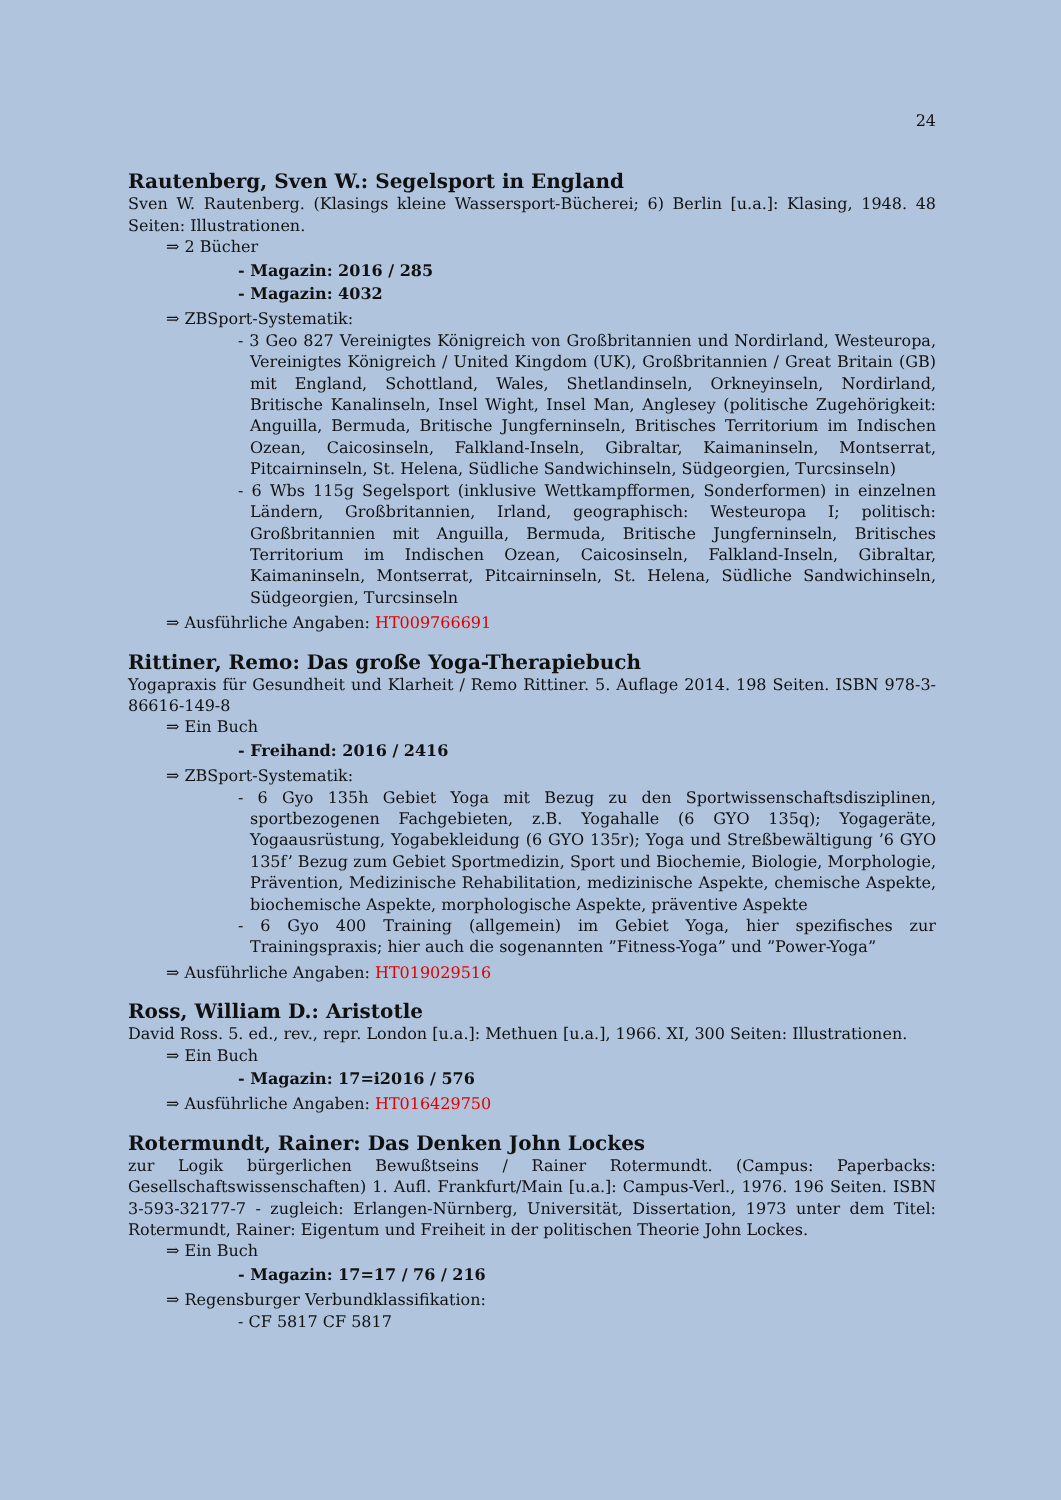24
Rautenberg, Sven W.: Segelsport in England
Sven W. Rautenberg. (Klasings kleine Wassersport-Bücherei; 6) Berlin [u.a.]: Klasing, 1948. 48 Seiten: Illustrationen.
⇒ 2 Bücher
- Magazin: 2016 / 285
- Magazin: 4032
⇒ ZBSport-Systematik:
- 3 Geo 827 Vereinigtes Königreich von Großbritannien und Nordirland, Westeuropa, Vereinigtes Königreich / United Kingdom (UK), Großbritannien / Great Britain (GB) mit England, Schottland, Wales, Shetlandinseln, Orkneyinseln, Nordirland, Britische Kanalinseln, Insel Wight, Insel Man, Anglesey (politische Zugehörigkeit: Anguilla, Bermuda, Britische Jungferninseln, Britisches Territorium im Indischen Ozean, Caicosinseln, Falkland-Inseln, Gibraltar, Kaimaninseln, Montserrat, Pitcairninseln, St. Helena, Südliche Sandwichinseln, Südgeorgien, Turcsinseln)
- 6 Wbs 115g Segelsport (inklusive Wettkampfformen, Sonderformen) in einzelnen Ländern, Großbritannien, Irland, geographisch: Westeuropa I; politisch: Großbritannien mit Anguilla, Bermuda, Britische Jungferninseln, Britisches Territorium im Indischen Ozean, Caicosinseln, Falkland-Inseln, Gibraltar, Kaimaninseln, Montserrat, Pitcairninseln, St. Helena, Südliche Sandwichinseln, Südgeorgien, Turcsinseln
⇒ Ausführliche Angaben: HT009766691
Rittiner, Remo: Das große Yoga-Therapiebuch
Yogapraxis für Gesundheit und Klarheit / Remo Rittiner. 5. Auflage 2014. 198 Seiten. ISBN 978-3-86616-149-8
⇒ Ein Buch
- Freihand: 2016 / 2416
⇒ ZBSport-Systematik:
- 6 Gyo 135h Gebiet Yoga mit Bezug zu den Sportwissenschaftsdisziplinen, sportbezogenen Fachgebieten, z.B. Yogahalle (6 GYO 135q); Yogageräte, Yogaausrüstung, Yogabekleidung (6 GYO 135r); Yoga und Streßbewältigung ’6 GYO 135f’ Bezug zum Gebiet Sportmedizin, Sport und Biochemie, Biologie, Morphologie, Prävention, Medizinische Rehabilitation, medizinische Aspekte, chemische Aspekte, biochemische Aspekte, morphologische Aspekte, präventive Aspekte
- 6 Gyo 400 Training (allgemein) im Gebiet Yoga, hier spezifisches zur Trainingspraxis; hier auch die sogenannten ”Fitness-Yoga” und ”Power-Yoga”
⇒ Ausführliche Angaben: HT019029516
Ross, William D.: Aristotle
David Ross. 5. ed., rev., repr. London [u.a.]: Methuen [u.a.], 1966. XI, 300 Seiten: Illustrationen.
⇒ Ein Buch
- Magazin: 17=i2016 / 576
⇒ Ausführliche Angaben: HT016429750
Rotermundt, Rainer: Das Denken John Lockes
zur Logik bürgerlichen Bewußtseins / Rainer Rotermundt. (Campus: Paperbacks: Gesellschaftswissenschaften) 1. Aufl. Frankfurt/Main [u.a.]: Campus-Verl., 1976. 196 Seiten. ISBN 3-593-32177-7 - zugleich: Erlangen-Nürnberg, Universität, Dissertation, 1973 unter dem Titel: Rotermundt, Rainer: Eigentum und Freiheit in der politischen Theorie John Lockes.
⇒ Ein Buch
- Magazin: 17=17 / 76 / 216
⇒ Regensburger Verbundklassifikation:
- CF 5817 CF 5817